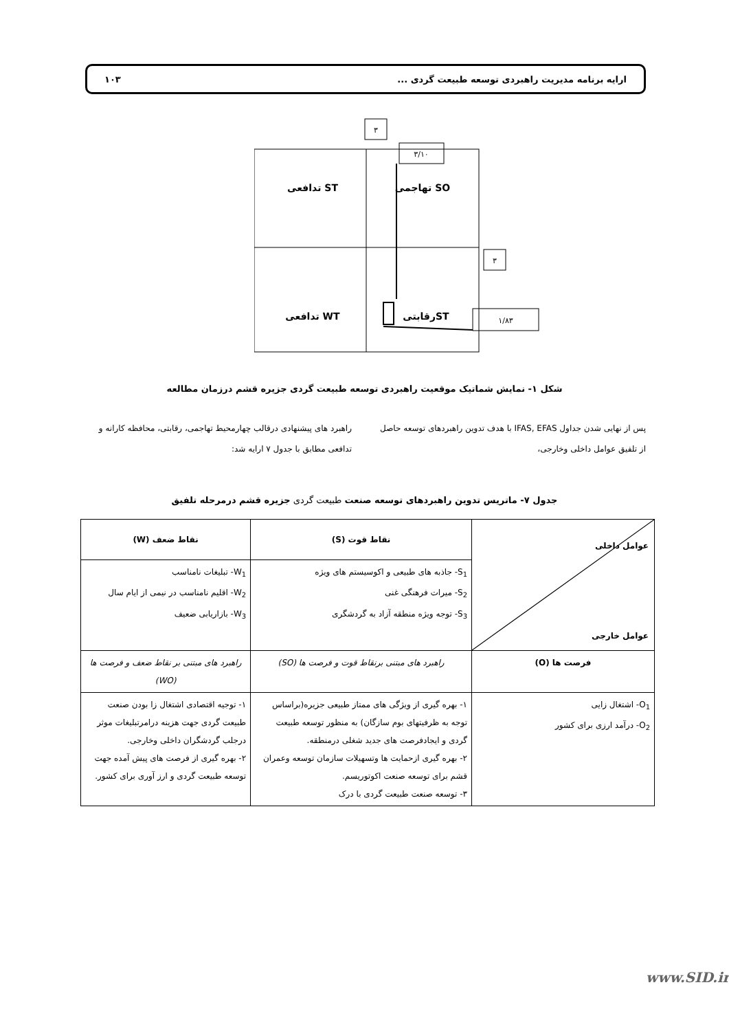ارایه برنامه مدیریت راهبردی توسعه طبیعت گردی ... ۱۰۳
۳
۳/۱۰
۳
۱/۸۳
تهاجمی SO
تدافعی ST
تدافعی WT
رقابتیST
شکل ۱- نمایش شماتیک موقعیت راهبردی توسعه طبیعت گردی جزیره قشم درزمان مطالعه
پس از نهایی شدن جداول IFAS, EFAS با هدف تدوین راهبردهای توسعه حاصل از تلفیق عوامل داخلی وخارجی،
راهبرد های پیشنهادی درقالب چهارمحیط تهاجمی، رقابتی، محافظه کارانه و تدافعی مطابق با جدول ۷ ارایه شد:
جدول ۷- ماتریس تدوین راهبردهای توسعه صنعت طبیعت گردی جزیره قشم درمرحله تلفیق
| عوامل داخلی عوامل خارجی | نقاط قوت (S) | نقاط ضعف (W) |
| --- | --- | --- |
| | S<sub>1</sub>- جاذبه های طبیعی و اکوسیستم های ویژه S<sub>2</sub>- میرات فرهنگی غنی S<sub>3</sub>- توجه ویژه منطقه آزاد به گردشگری | W<sub>1</sub>- تبلیغات نامناسب W<sub>2</sub>- اقلیم نامناسب در نیمی از ایام سال W<sub>3</sub>- بازاریابی ضعیف |
| فرصت ها (O) | راهبرد های مبتنی برنقاط قوت و فرصت ها (SO) | راهبرد های مبتنی بر نقاط ضعف و فرصت ها (WO) |
| O<sub>1</sub>- اشتغال زایی O<sub>2</sub>- درآمد ارزی برای کشور | ۱- بهره گیری از ویژگی های ممتاز طبیعی جزیره(براساس توجه به ظرفیتهای بوم سازگان) به منظور توسعه طبیعت گردی و ایجادفرصت های جدید شغلی درمنطقه. ۲- بهره گیری ازحمایت ها وتسهیلات سازمان توسعه وعمران قشم برای توسعه صنعت اکوتوریسم. ۳- توسعه صنعت طبیعت گردی با درک | ۱- توجیه اقتصادی اشتغال زا بودن صنعت طبیعت گردی جهت هزینه درامرتبلیغات موثر درجلب گردشگران داخلی وخارجی. ۲- بهره گیری از فرصت های پیش آمده جهت توسعه طبیعت گردی و ارز آوری برای کشور. |
www.SID.ir